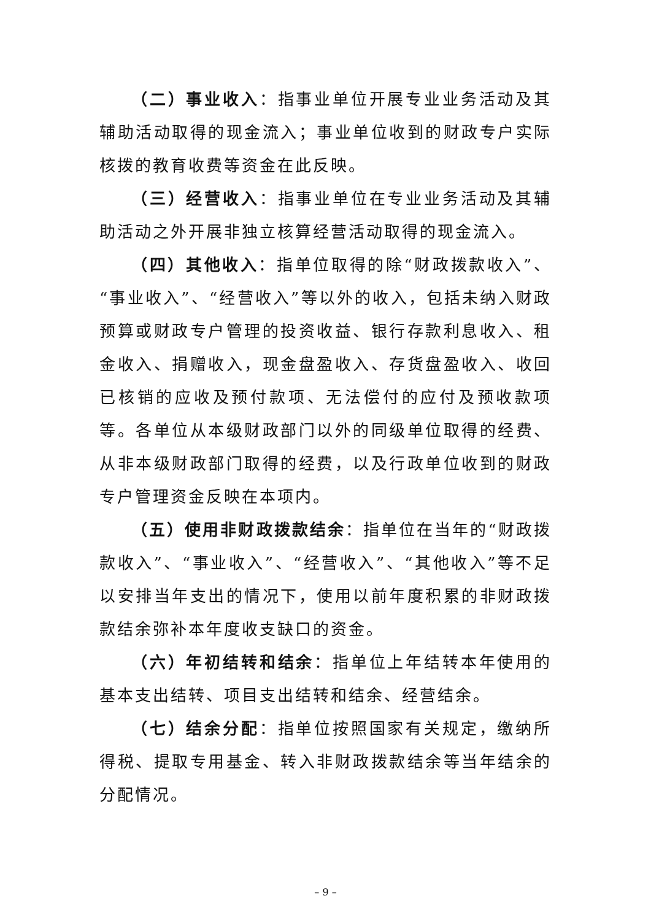（二）事业收入：指事业单位开展专业业务活动及其辅助活动取得的现金流入；事业单位收到的财政专户实际核拨的教育收费等资金在此反映。
（三）经营收入：指事业单位在专业业务活动及其辅助活动之外开展非独立核算经营活动取得的现金流入。
（四）其他收入：指单位取得的除“财政拨款收入”、“事业收入”、“经营收入”等以外的收入，包括未纳入财政预算或财政专户管理的投资收益、银行存款利息收入、租金收入、捐赠收入，现金盘盈收入、存货盘盈收入、收回已核销的应收及预付款项、无法偿付的应付及预收款项等。各单位从本级财政部门以外的同级单位取得的经费、从非本级财政部门取得的经费，以及行政单位收到的财政专户管理资金反映在本项内。
（五）使用非财政拨款结余：指单位在当年的“财政拨款收入”、“事业收入”、“经营收入”、“其他收入”等不足以安排当年支出的情况下，使用以前年度积累的非财政拨款结余弥补本年度收支缺口的资金。
（六）年初结转和结余：指单位上年结转本年使用的基本支出结转、项目支出结转和结余、经营结余。
（七）结余分配：指单位按照国家有关规定，缴纳所得税、提取专用基金、转入非财政拨款结余等当年结余的分配情况。
– 9 –